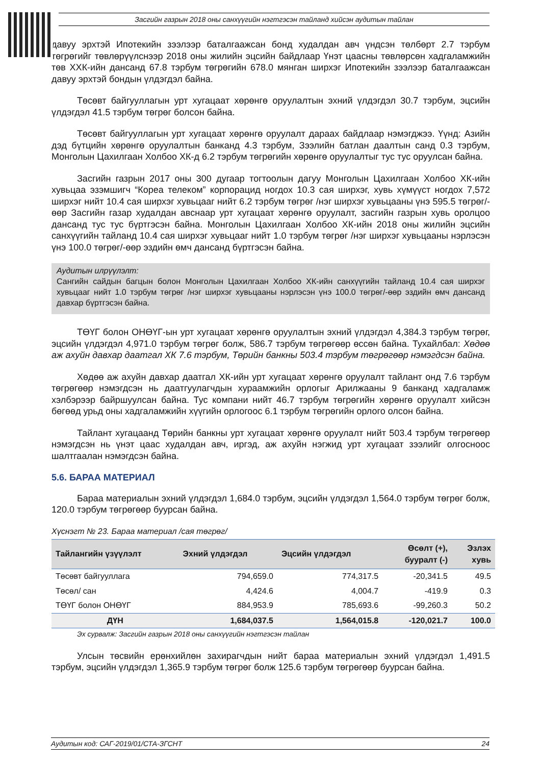Засгийн газрын 2018 оны санхүүгийн нэгтгэсэн тайланд хийсэн аудитын тайлан
давуу эрхтэй Ипотекийн зээлээр баталгаажсан бонд худалдан авч үндсэн төлбөрт 2.7 тэрбум төгрөгийг төвлөрүүлснээр 2018 оны жилийн эцсийн байдлаар Үнэт цаасны төвлөрсөн хадгаламжийн төв ХХК-ийн дансанд 67.8 тэрбум төгрөгийн 678.0 мянган ширхэг Ипотекийн зээлээр баталгаажсан давуу эрхтэй бондын үлдэгдэл байна.
Төсөвт байгууллагын урт хугацаат хөрөнгө оруулалтын эхний үлдэгдэл 30.7 тэрбум, эцсийн үлдэгдэл 41.5 тэрбум төгрөг болсон байна.
Төсөвт байгууллагын урт хугацаат хөрөнгө оруулалт дараах байдлаар нэмэгджээ. Үүнд: Азийн дэд бүтцийн хөрөнгө оруулалтын банканд 4.3 тэрбум, Зээлийн батлан даалтын санд 0.3 тэрбум, Монголын Цахилгаан Холбоо ХК-д 6.2 тэрбум төгрөгийн хөрөнгө оруулалтыг тус тус оруулсан байна.
Засгийн газрын 2017 оны 300 дугаар тогтоолын дагуу Монголын Цахилгаан Холбоо ХК-ийн хувьцаа эзэмшигч “Кореа телеком” корпорацид ногдох 10.3 сая ширхэг, хувь хүмүүст ногдох 7,572 ширхэг нийт 10.4 сая ширхэг хувьцааг нийт 6.2 тэрбум төгрөг /нэг ширхэг хувьцааны үнэ 595.5 төгрөг/-өөр Засгийн газар худалдан авснаар урт хугацаат хөрөнгө оруулалт, засгийн газрын хувь оролцоо дансанд тус тус бүртгэсэн байна. Монголын Цахилгаан Холбоо ХК-ийн 2018 оны жилийн эцсийн санхүүгийн тайланд 10.4 сая ширхэг хувьцааг нийт 1.0 тэрбум төгрөг /нэг ширхэг хувьцааны нэрлэсэн үнэ 100.0 төгрөг/-өөр эздийн өмч дансанд бүртгэсэн байна.
Аудитын илрүүлэлт:
Сангийн сайдын багцын болон Монголын Цахилгаан Холбоо ХК-ийн санхүүгийн тайланд 10.4 сая ширхэг хувьцааг нийт 1.0 тэрбум төгрөг /нэг ширхэг хувьцааны нэрлэсэн үнэ 100.0 төгрөг/-өөр эздийн өмч дансанд давхар бүртгэсэн байна.
ТӨҮГ болон ОНӨҮГ-ын урт хугацаат хөрөнгө оруулалтын эхний үлдэгдэл 4,384.3 тэрбум төгрөг, эцсийн үлдэгдэл 4,971.0 тэрбум төгрөг болж, 586.7 тэрбум төгрөгөөр өссөн байна. Тухайлбал: Хөдөө аж ахуйн давхар даатгал ХК 7.6 тэрбум, Төрийн банкны 503.4 тэрбум төгрөгөөр нэмэгдсэн байна.
Хөдөө аж ахуйн давхар даатгал ХК-ийн урт хугацаат хөрөнгө оруулалт тайлант онд 7.6 тэрбум төгрөгөөр нэмэгдсэн нь даатгуулагчдын хураамжийн орлогыг Арилжааны 9 банканд хадгаламж хэлбэрээр байршуулсан байна. Тус компани нийт 46.7 тэрбум төгрөгийн хөрөнгө оруулалт хийсэн бөгөөд урьд оны хадгаламжийн хүүгийн орлогоос 6.1 тэрбум төгрөгийн орлого олсон байна.
Тайлант хугацаанд Төрийн банкны урт хугацаат хөрөнгө оруулалт нийт 503.4 тэрбум төгрөгөөр нэмэгдсэн нь үнэт цаас худалдан авч, иргэд, аж ахуйн нэгжид урт хугацаат зээлийг олгосноос шалтгаалан нэмэгдсэн байна.
5.6. БАРАА МАТЕРИАЛ
Бараа материалын эхний үлдэгдэл 1,684.0 тэрбум, эцсийн үлдэгдэл 1,564.0 тэрбум төгрөг болж, 120.0 тэрбум төгрөгөөр буурсан байна.
Хүснэгт № 23. Бараа материал /сая төгрөг/
| Тайлангийн үзүүлэлт | Эхний үлдэгдэл | Эцсийн үлдэгдэл | Өсөлт (+), бууралт (-) | Эзлэх хувь |
| --- | --- | --- | --- | --- |
| Төсөвт байгууллага | 794,659.0 | 774,317.5 | -20,341.5 | 49.5 |
| Төсөл/ сан | 4,424.6 | 4,004.7 | -419.9 | 0.3 |
| ТӨҮГ болон ОНӨҮГ | 884,953.9 | 785,693.6 | -99,260.3 | 50.2 |
| ДҮН | 1,684,037.5 | 1,564,015.8 | -120,021.7 | 100.0 |
Эх сурвалж: Засгийн газрын 2018 оны санхүүгийн нэгтгэсэн тайлан
Улсын төсвийн ерөнхийлөн захирагчдын нийт бараа материалын эхний үлдэгдэл 1,491.5 тэрбум, эцсийн үлдэгдэл 1,365.9 тэрбум төгрөг болж 125.6 тэрбум төгрөгөөр буурсан байна.
Аудитын код: САГ-2019/01/СТА-ЗГСНТ 24